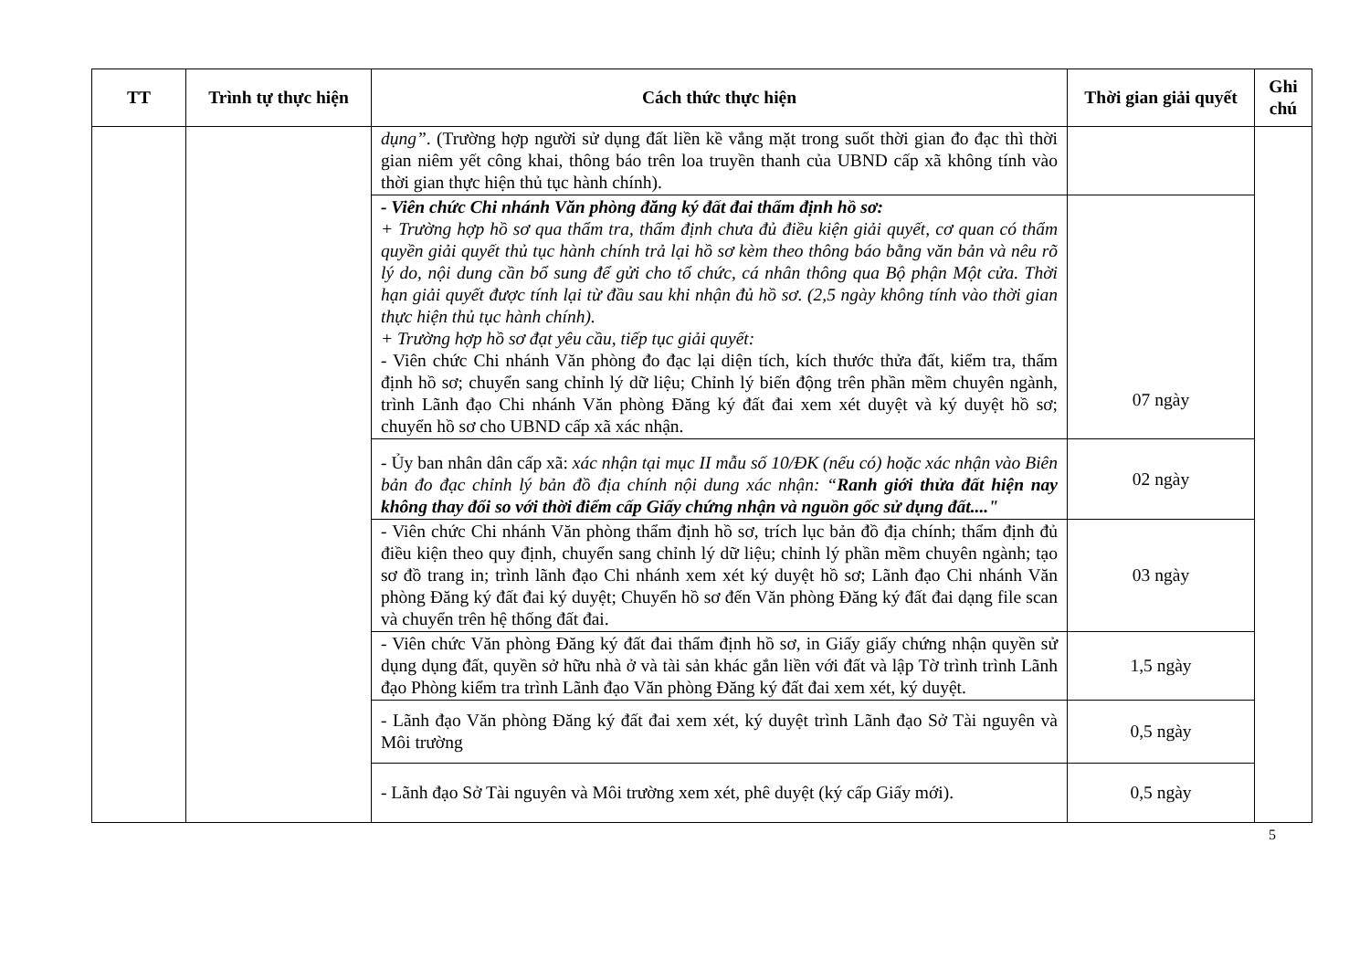| TT | Trình tự thực hiện | Cách thức thực hiện | Thời gian giải quyết | Ghi chú |
| --- | --- | --- | --- | --- |
| | | dụng” . (Trường hợp người sử dụng đất liền kề vắng mặt trong suốt thời gian đo đạc thì thời gian niêm yết công khai, thông báo trên loa truyền thanh của UBND cấp xã không tính vào thời gian thực hiện thủ tục hành chính). | | |
| | | - Viên chức Chi nhánh Văn phòng đăng ký đất đai thẩm định hồ sơ: + Trường hợp hồ sơ qua thẩm tra, thẩm định chưa đủ điều kiện giải quyết, cơ quan có thẩm quyền giải quyết thủ tục hành chính trả lại hồ sơ kèm theo thông báo bằng văn bản và nêu rõ lý do, nội dung cần bổ sung để gửi cho tổ chức, cá nhân thông qua Bộ phận Một cửa. Thời hạn giải quyết được tính lại từ đầu sau khi nhận đủ hồ sơ. (2,5 ngày không tính vào thời gian thực hiện thủ tục hành chính). + Trường hợp hồ sơ đạt yêu cầu, tiếp tục giải quyết: - Viên chức Chi nhánh Văn phòng đo đạc lại diện tích, kích thước thửa đất, kiểm tra, thẩm định hồ sơ; chuyển sang chỉnh lý dữ liệu; Chỉnh lý biến động trên phần mềm chuyên ngành, trình Lãnh đạo Chi nhánh Văn phòng Đăng ký đất đai xem xét duyệt và ký duyệt hồ sơ; chuyển hồ sơ cho UBND cấp xã xác nhận. | 07 ngày | |
| | | - Ủy ban nhân dân cấp xã: xác nhận tại mục II mẫu số 10/ĐK (nếu có) hoặc xác nhận vào Biên bản đo đạc chỉnh lý bản đồ địa chính nội dung xác nhận: “ Ranh giới thửa đất hiện nay không thay đổi so với thời điểm cấp Giấy chứng nhận và nguồn gốc sử dụng đất...." | 02 ngày | |
| | | - Viên chức Chi nhánh Văn phòng thẩm định hồ sơ, trích lục bản đồ địa chính; thẩm định đủ điều kiện theo quy định, chuyển sang chỉnh lý dữ liệu; chỉnh lý phần mềm chuyên ngành; tạo sơ đồ trang in; trình lãnh đạo Chi nhánh xem xét ký duyệt hồ sơ; Lãnh đạo Chi nhánh Văn phòng Đăng ký đất đai ký duyệt; Chuyển hồ sơ đến Văn phòng Đăng ký đất đai dạng file scan và chuyển trên hệ thống đất đai. | 03 ngày | |
| | | - Viên chức Văn phòng Đăng ký đất đai thẩm định hồ sơ, in Giấy giấy chứng nhận quyền sử dụng dụng đất, quyền sở hữu nhà ở và tài sản khác gắn liền với đất và lập Tờ trình trình Lãnh đạo Phòng kiểm tra trình Lãnh đạo Văn phòng Đăng ký đất đai xem xét, ký duyệt. | 1,5 ngày | |
| | | - Lãnh đạo Văn phòng Đăng ký đất đai xem xét, ký duyệt trình Lãnh đạo Sở Tài nguyên và Môi trường | 0,5 ngày | |
| | | - Lãnh đạo Sở Tài nguyên và Môi trường xem xét, phê duyệt (ký cấp Giấy mới). | 0,5 ngày | |
5